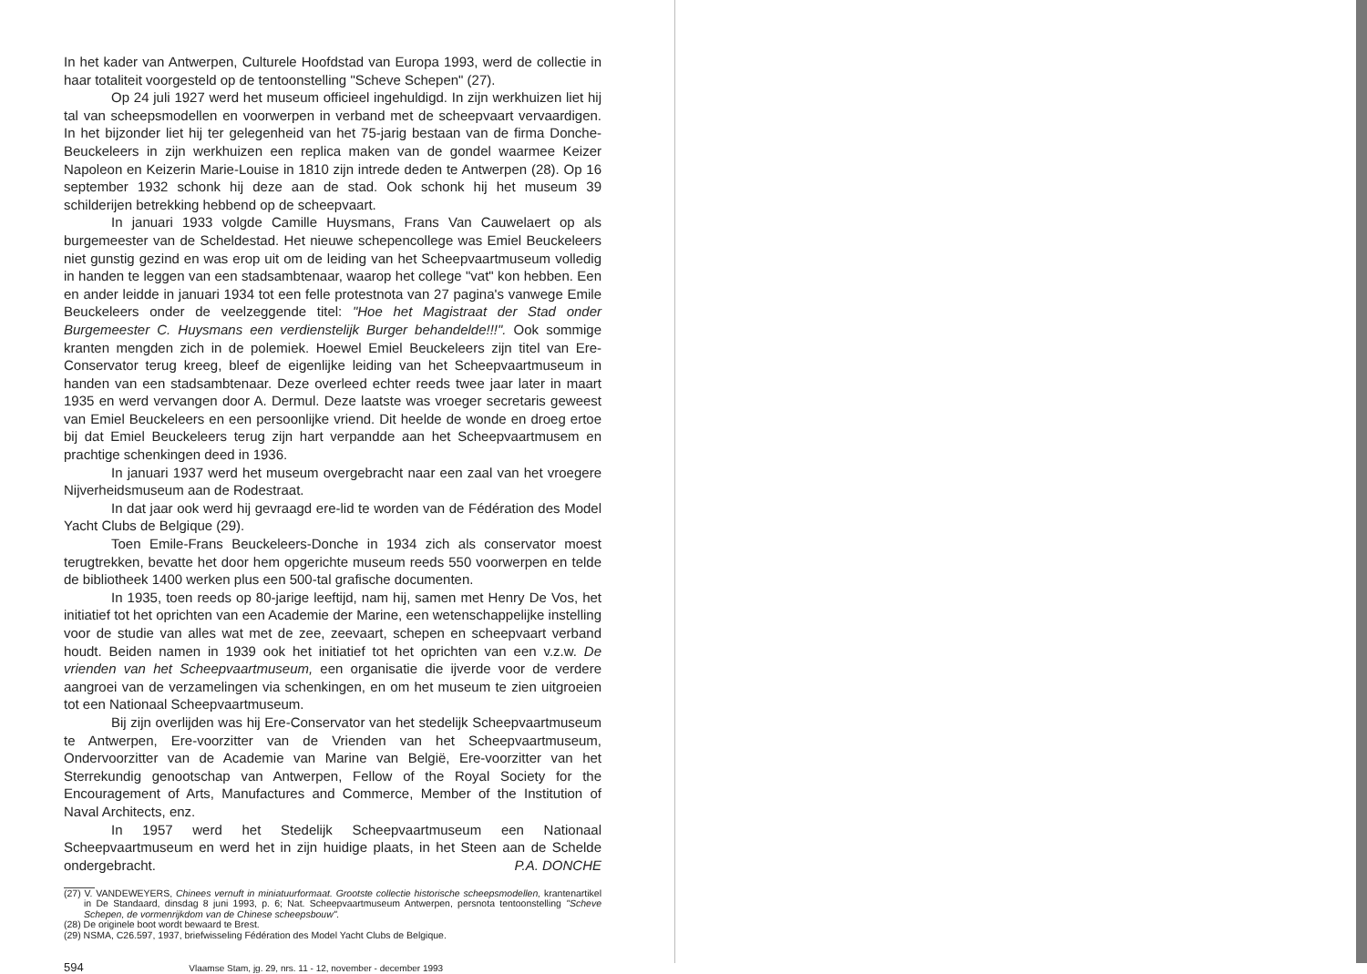In het kader van Antwerpen, Culturele Hoofdstad van Europa 1993, werd de collectie in haar totaliteit voorgesteld op de tentoonstelling "Scheve Schepen" (27).
Op 24 juli 1927 werd het museum officieel ingehuldigd. In zijn werkhuizen liet hij tal van scheepsmodellen en voorwerpen in verband met de scheepvaart vervaardigen. In het bijzonder liet hij ter gelegenheid van het 75-jarig bestaan van de firma Donche-Beuckeleers in zijn werkhuizen een replica maken van de gondel waarmee Keizer Napoleon en Keizerin Marie-Louise in 1810 zijn intrede deden te Antwerpen (28). Op 16 september 1932 schonk hij deze aan de stad. Ook schonk hij het museum 39 schilderijen betrekking hebbend op de scheepvaart.
In januari 1933 volgde Camille Huysmans, Frans Van Cauwelaert op als burgemeester van de Scheldestad. Het nieuwe schepencollege was Emiel Beuckeleers niet gunstig gezind en was erop uit om de leiding van het Scheepvaartmuseum volledig in handen te leggen van een stadsambtenaar, waarop het college "vat" kon hebben. Een en ander leidde in januari 1934 tot een felle protestnota van 27 pagina's vanwege Emile Beuckeleers onder de veelzeggende titel: "Hoe het Magistraat der Stad onder Burgemeester C. Huysmans een verdienstelijk Burger behandelde!!!". Ook sommige kranten mengden zich in de polemiek. Hoewel Emiel Beuckeleers zijn titel van Ere-Conservator terug kreeg, bleef de eigenlijke leiding van het Scheepvaartmuseum in handen van een stadsambtenaar. Deze overleed echter reeds twee jaar later in maart 1935 en werd vervangen door A. Dermul. Deze laatste was vroeger secretaris geweest van Emiel Beuckeleers en een persoonlijke vriend. Dit heelde de wonde en droeg ertoe bij dat Emiel Beuckeleers terug zijn hart verpandde aan het Scheepvaartmusem en prachtige schenkingen deed in 1936.
In januari 1937 werd het museum overgebracht naar een zaal van het vroegere Nijverheidsmuseum aan de Rodestraat.
In dat jaar ook werd hij gevraagd ere-lid te worden van de Fédération des Model Yacht Clubs de Belgique (29).
Toen Emile-Frans Beuckeleers-Donche in 1934 zich als conservator moest terugtrekken, bevatte het door hem opgerichte museum reeds 550 voorwerpen en telde de bibliotheek 1400 werken plus een 500-tal grafische documenten.
In 1935, toen reeds op 80-jarige leeftijd, nam hij, samen met Henry De Vos, het initiatief tot het oprichten van een Academie der Marine, een wetenschappelijke instelling voor de studie van alles wat met de zee, zeevaart, schepen en scheepvaart verband houdt. Beiden namen in 1939 ook het initiatief tot het oprichten van een v.z.w. De vrienden van het Scheepvaartmuseum, een organisatie die ijverde voor de verdere aangroei van de verzamelingen via schenkingen, en om het museum te zien uitgroeien tot een Nationaal Scheepvaartmuseum.
Bij zijn overlijden was hij Ere-Conservator van het stedelijk Scheepvaartmuseum te Antwerpen, Ere-voorzitter van de Vrienden van het Scheepvaartmuseum, Ondervoorzitter van de Academie van Marine van België, Ere-voorzitter van het Sterrekundig genootschap van Antwerpen, Fellow of the Royal Society for the Encouragement of Arts, Manufactures and Commerce, Member of the Institution of Naval Architects, enz.
In 1957 werd het Stedelijk Scheepvaartmuseum een Nationaal Scheepvaartmuseum en werd het in zijn huidige plaats, in het Steen aan de Schelde ondergebracht.
P.A. DONCHE
(27) V. VANDEWEYERS, Chinees vernuft in miniatuurformaat. Grootste collectie historische scheepsmodellen, krantenartikel in De Standaard, dinsdag 8 juni 1993, p. 6; Nat. Scheepvaartmuseum Antwerpen, persnota tentoonstelling "Scheve Schepen, de vormenrijkdom van de Chinese scheepsbouw".
(28) De originele boot wordt bewaard te Brest.
(29) NSMA, C26.597, 1937, briefwisseling Fédération des Model Yacht Clubs de Belgique.
594 Vlaamse Stam, jg. 29, nrs. 11 - 12, november - december 1993